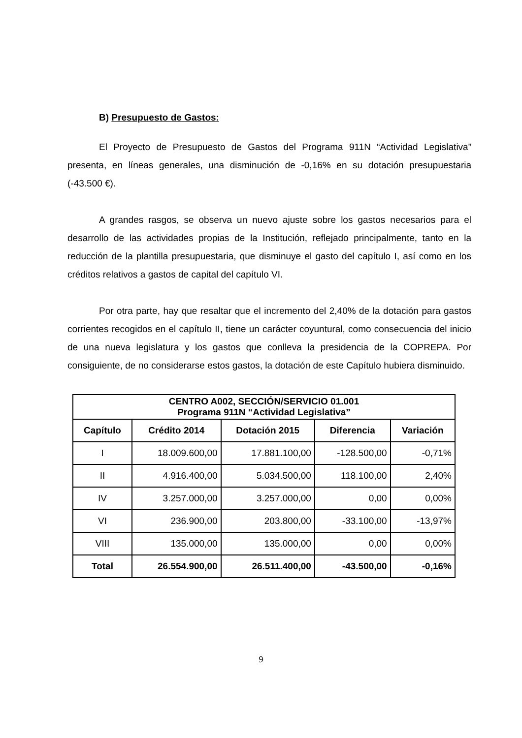B) Presupuesto de Gastos:
El Proyecto de Presupuesto de Gastos del Programa 911N “Actividad Legislativa” presenta, en líneas generales, una disminución de -0,16% en su dotación presupuestaria (-43.500 €).
A grandes rasgos, se observa un nuevo ajuste sobre los gastos necesarios para el desarrollo de las actividades propias de la Institución, reflejado principalmente, tanto en la reducción de la plantilla presupuestaria, que disminuye el gasto del capítulo I, así como en los créditos relativos a gastos de capital del capítulo VI.
Por otra parte, hay que resaltar que el incremento del 2,40% de la dotación para gastos corrientes recogidos en el capítulo II, tiene un carácter coyuntural, como consecuencia del inicio de una nueva legislatura y los gastos que conlleva la presidencia de la COPREPA. Por consiguiente, de no considerarse estos gastos, la dotación de este Capítulo hubiera disminuido.
| CENTRO A002, SECCIÓN/SERVICIO 01.001 Programa 911N “Actividad Legislativa” | | | | |
| --- | --- | --- | --- | --- |
| Capítulo | Crédito 2014 | Dotación 2015 | Diferencia | Variación |
| I | 18.009.600,00 | 17.881.100,00 | -128.500,00 | -0,71% |
| II | 4.916.400,00 | 5.034.500,00 | 118.100,00 | 2,40% |
| IV | 3.257.000,00 | 3.257.000,00 | 0,00 | 0,00% |
| VI | 236.900,00 | 203.800,00 | -33.100,00 | -13,97% |
| VIII | 135.000,00 | 135.000,00 | 0,00 | 0,00% |
| Total | 26.554.900,00 | 26.511.400,00 | -43.500,00 | -0,16% |
9